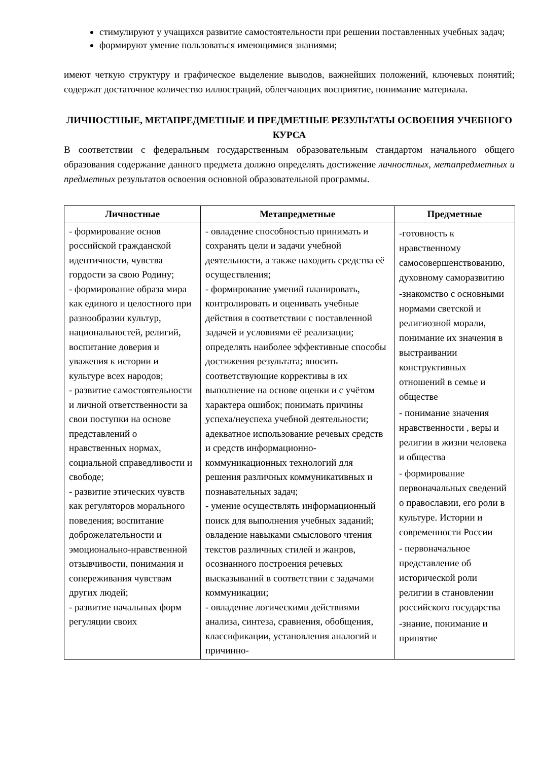стимулируют у учащихся развитие самостоятельности при решении поставленных учебных задач;
формируют умение пользоваться имеющимися знаниями;
имеют четкую структуру и графическое выделение выводов, важнейших положений, ключевых понятий; содержат достаточное количество иллюстраций, облегчающих восприятие, понимание материала.
ЛИЧНОСТНЫЕ, МЕТАПРЕДМЕТНЫЕ И ПРЕДМЕТНЫЕ РЕЗУЛЬТАТЫ ОСВОЕНИЯ УЧЕБНОГО КУРСА
В соответствии с федеральным государственным образовательным стандартом начального общего образования содержание данного предмета должно определять достижение личностных, метапредметных и предметных результатов освоения основной образовательной программы.
| Личностные | Метапредметные | Предметные |
| --- | --- | --- |
| - формирование основ российской гражданской идентичности, чувства гордости за свою Родину; - формирование образа мира как единого и целостного при разнообразии культур, национальностей, религий, воспитание доверия и уважения к истории и культуре всех народов; - развитие самостоятельности и личной ответственности за свои поступки на основе представлений о нравственных нормах, социальной справедливости и свободе; - развитие этических чувств как регуляторов морального поведения; воспитание доброжелательности и эмоционально-нравственной отзывчивости, понимания и сопереживания чувствам других людей; - развитие начальных форм регуляции своих | - овладение способностью принимать и сохранять цели и задачи учебной деятельности, а также находить средства её осуществления; - формирование умений планировать, контролировать и оценивать учебные действия в соответствии с поставленной задачей и условиями её реализации; определять наиболее эффективные способы достижения результата; вносить соответствующие коррективы в их выполнение на основе оценки и с учётом характера ошибок; понимать причины успеха/неуспеха учебной деятельности; адекватное использование речевых средств и средств информационно-коммуникационных технологий для решения различных коммуникативных и познавательных задач; - умение осуществлять информационный поиск для выполнения учебных заданий; овладение навыками смыслового чтения текстов различных стилей и жанров, осознанного построения речевых высказываний в соответствии с задачами коммуникации; - овладение логическими действиями анализа, синтеза, сравнения, обобщения, классификации, установления аналогий и причинно- | -готовность к нравственному самосовершенствованию, духовному саморазвитию -знакомство с основными нормами светской и религиозной морали, понимание их значения в выстраивании конструктивных отношений в семье и обществе - понимание значения нравственности , веры и религии в жизни человека и общества - формирование первоначальных сведений о православии, его роли в культуре. Истории и современности России - первоначальное представление об исторической роли религии в становлении российского государства -знание, понимание и принятие |